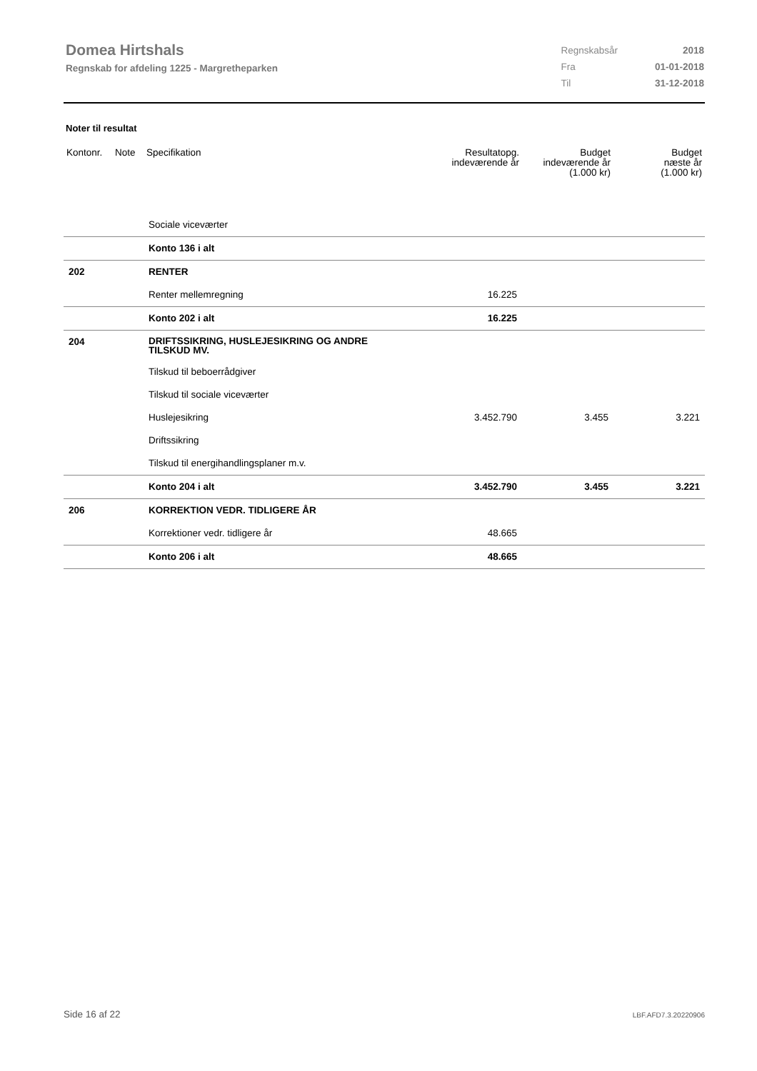Domea Hirtshals
Regnskab for afdeling 1225 - Margretheparken
| Regnskabsår | 2018 |
| Fra | 01-01-2018 |
| Til | 31-12-2018 |
Noter til resultat
| Kontonr. | Note | Specifikation | Resultatopg. indeværende år | Budget indeværende år (1.000 kr) | Budget næste år (1.000 kr) |
| --- | --- | --- | --- | --- | --- |
| | | Sociale viceværter | | | |
| | | Konto 136 i alt | | | |
| 202 | | RENTER | | | |
| | | Renter mellemregning | 16.225 | | |
| | | Konto 202 i alt | 16.225 | | |
| 204 | | DRIFTSSIKRING, HUSLEJESIKRING OG ANDRE TILSKUD MV. | | | |
| | | Tilskud til beboerrådgiver | | | |
| | | Tilskud til sociale viceværter | | | |
| | | Huslejesikring | 3.452.790 | 3.455 | 3.221 |
| | | Driftssikring | | | |
| | | Tilskud til energihandlingsplaner m.v. | | | |
| | | Konto 204 i alt | 3.452.790 | 3.455 | 3.221 |
| 206 | | KORREKTION VEDR. TIDLIGERE ÅR | | | |
| | | Korrektioner vedr. tidligere år | 48.665 | | |
| | | Konto 206 i alt | 48.665 | | |
Side 16 af 22 LBF.AFD7.3.20220906